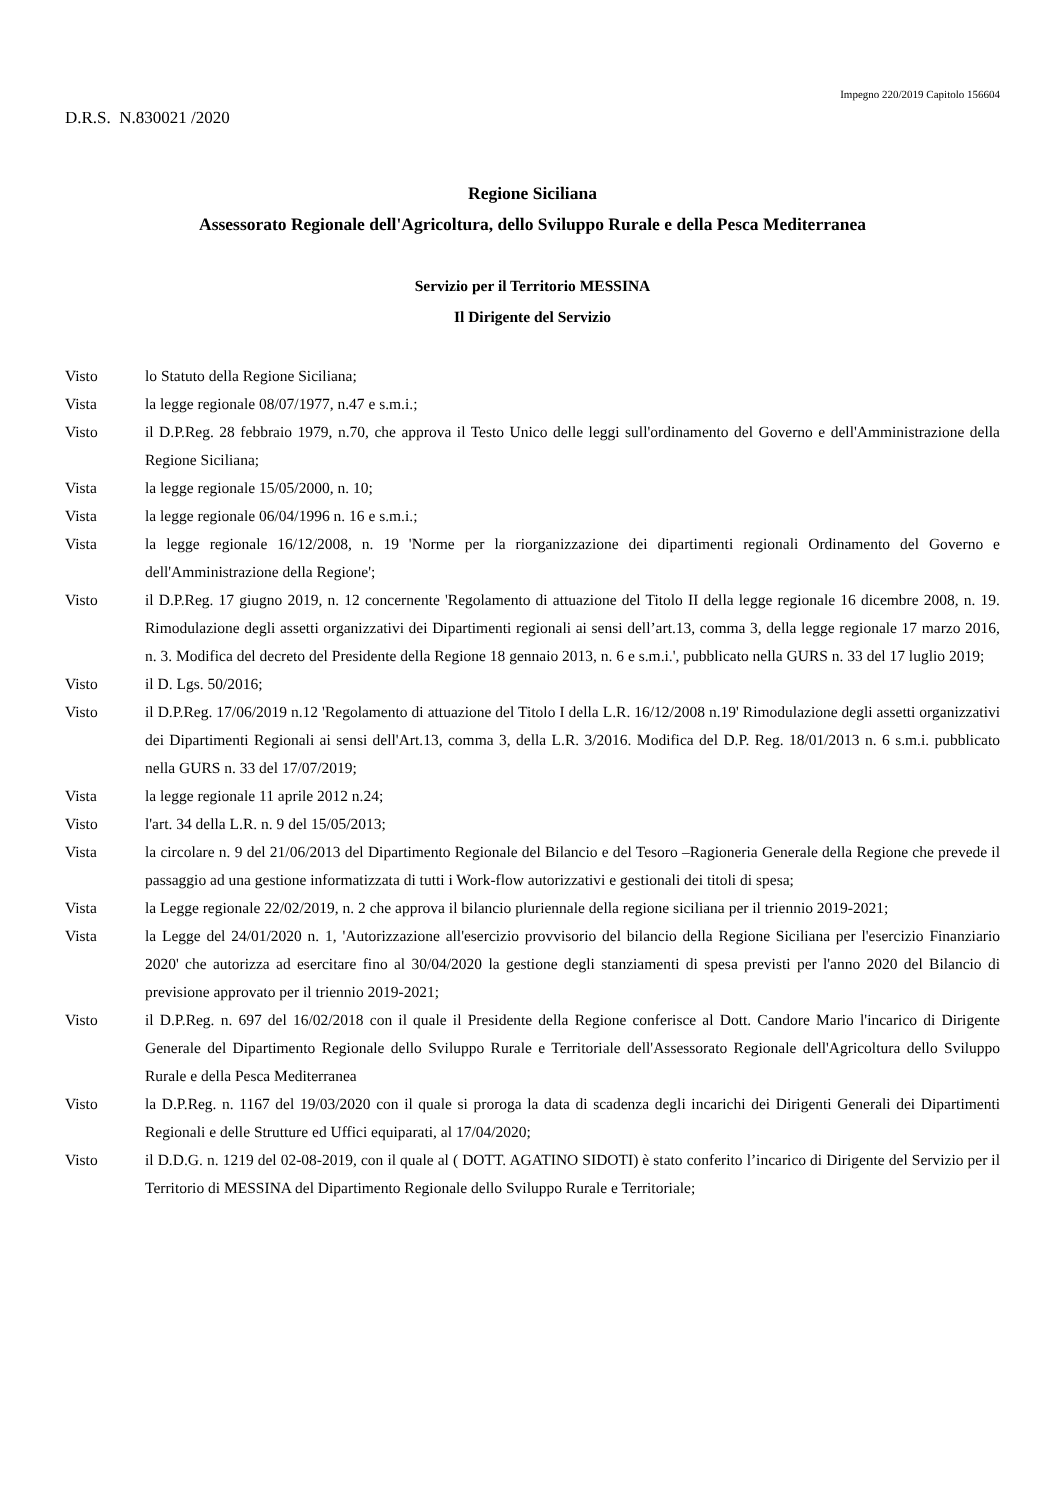Impegno 220/2019 Capitolo 156604
D.R.S. N.830021 /2020
Regione Siciliana
Assessorato Regionale dell'Agricoltura, dello Sviluppo Rurale e della Pesca Mediterranea
Servizio per il Territorio MESSINA
Il Dirigente del Servizio
Visto lo Statuto della Regione Siciliana;
Vista la legge regionale 08/07/1977, n.47 e s.m.i.;
Visto il D.P.Reg. 28 febbraio 1979, n.70, che approva il Testo Unico delle leggi sull'ordinamento del Governo e dell'Amministrazione della Regione Siciliana;
Vista la legge regionale 15/05/2000, n. 10;
Vista la legge regionale 06/04/1996 n. 16 e s.m.i.;
Vista la legge regionale 16/12/2008, n. 19 'Norme per la riorganizzazione dei dipartimenti regionali Ordinamento del Governo e dell'Amministrazione della Regione';
Visto il D.P.Reg. 17 giugno 2019, n. 12 concernente 'Regolamento di attuazione del Titolo II della legge regionale 16 dicembre 2008, n. 19. Rimodulazione degli assetti organizzativi dei Dipartimenti regionali ai sensi dell’art.13, comma 3, della legge regionale 17 marzo 2016, n. 3. Modifica del decreto del Presidente della Regione 18 gennaio 2013, n. 6 e s.m.i.', pubblicato nella GURS n. 33 del 17 luglio 2019;
Visto il D. Lgs. 50/2016;
Visto il D.P.Reg. 17/06/2019 n.12 'Regolamento di attuazione del Titolo I della L.R. 16/12/2008 n.19' Rimodulazione degli assetti organizzativi dei Dipartimenti Regionali ai sensi dell'Art.13, comma 3, della L.R. 3/2016. Modifica del D.P. Reg. 18/01/2013 n. 6 s.m.i. pubblicato nella GURS n. 33 del 17/07/2019;
Vista la legge regionale 11 aprile 2012 n.24;
Visto l'art. 34 della L.R. n. 9 del 15/05/2013;
Vista la circolare n. 9 del 21/06/2013 del Dipartimento Regionale del Bilancio e del Tesoro –Ragioneria Generale della Regione che prevede il passaggio ad una gestione informatizzata di tutti i Work-flow autorizzativi e gestionali dei titoli di spesa;
Vista la Legge regionale 22/02/2019, n. 2 che approva il bilancio pluriennale della regione siciliana per il triennio 2019-2021;
Vista la Legge del 24/01/2020 n. 1, 'Autorizzazione all'esercizio provvisorio del bilancio della Regione Siciliana per l'esercizio Finanziario 2020' che autorizza ad esercitare fino al 30/04/2020 la gestione degli stanziamenti di spesa previsti per l'anno 2020 del Bilancio di previsione approvato per il triennio 2019-2021;
Visto il D.P.Reg. n. 697 del 16/02/2018 con il quale il Presidente della Regione conferisce al Dott. Candore Mario l'incarico di Dirigente Generale del Dipartimento Regionale dello Sviluppo Rurale e Territoriale dell'Assessorato Regionale dell'Agricoltura dello Sviluppo Rurale e della Pesca Mediterranea
Visto la D.P.Reg. n. 1167 del 19/03/2020 con il quale si proroga la data di scadenza degli incarichi dei Dirigenti Generali dei Dipartimenti Regionali e delle Strutture ed Uffici equiparati, al 17/04/2020;
Visto il D.D.G. n. 1219 del 02-08-2019, con il quale al ( DOTT. AGATINO SIDOTI) è stato conferito l’incarico di Dirigente del Servizio per il Territorio di MESSINA del Dipartimento Regionale dello Sviluppo Rurale e Territoriale;